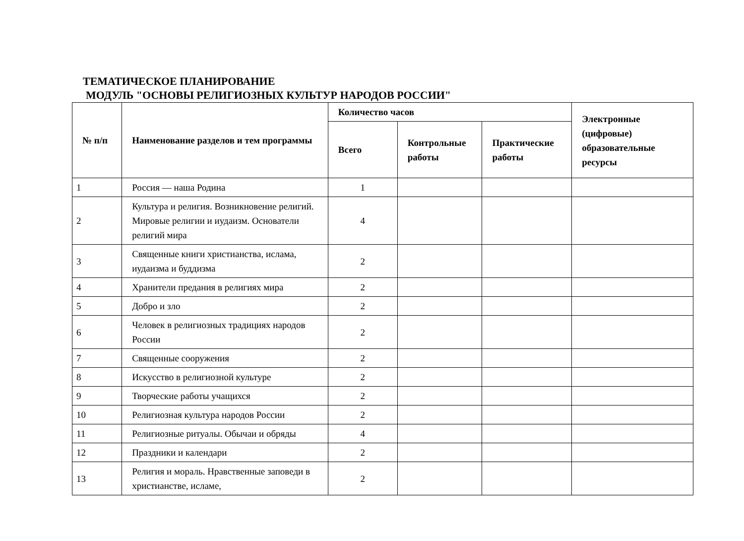ТЕМАТИЧЕСКОЕ ПЛАНИРОВАНИЕ
МОДУЛЬ "ОСНОВЫ РЕЛИГИОЗНЫХ КУЛЬТУР НАРОДОВ РОССИИ"
| № п/п | Наименование разделов и тем программы | Количество часов | | | Электронные (цифровые) образовательные ресурсы |
| --- | --- | --- | --- | --- | --- |
| | | Всего | Контрольные работы | Практические работы | |
| 1 | Россия — наша Родина | 1 | | | |
| 2 | Культура и религия. Возникновение религий. Мировые религии и иудаизм. Основатели религий мира | 4 | | | |
| 3 | Священные книги христианства, ислама, иудаизма и буддизма | 2 | | | |
| 4 | Хранители предания в религиях мира | 2 | | | |
| 5 | Добро и зло | 2 | | | |
| 6 | Человек в религиозных традициях народов России | 2 | | | |
| 7 | Священные сооружения | 2 | | | |
| 8 | Искусство в религиозной культуре | 2 | | | |
| 9 | Творческие работы учащихся | 2 | | | |
| 10 | Религиозная культура народов России | 2 | | | |
| 11 | Религиозные ритуалы. Обычаи и обряды | 4 | | | |
| 12 | Праздники и календари | 2 | | | |
| 13 | Религия и мораль. Нравственные заповеди в христианстве, исламе, | 2 | | | |